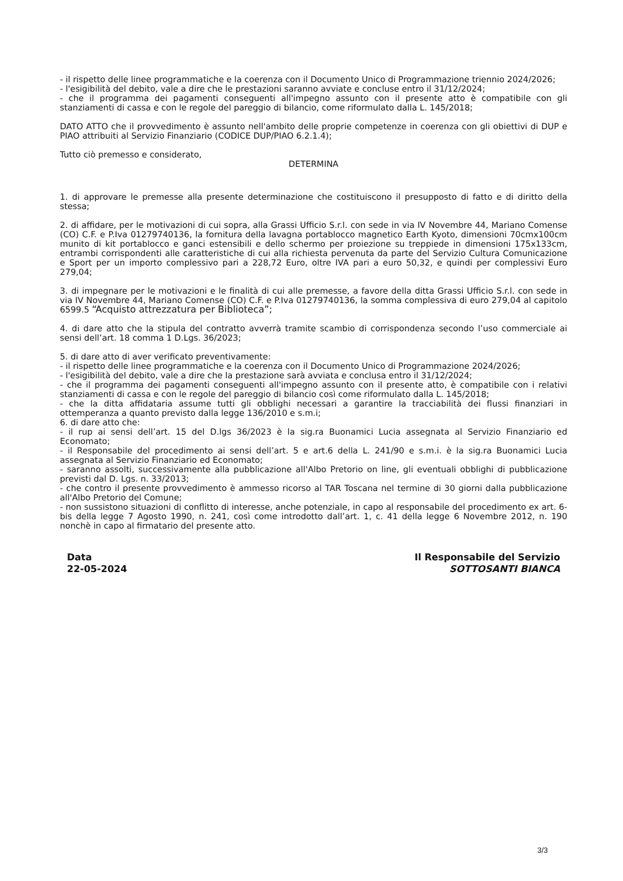- il rispetto delle linee programmatiche e la coerenza con il Documento Unico di Programmazione triennio 2024/2026;
- l'esigibilità del debito, vale a dire che le prestazioni saranno avviate e concluse entro il 31/12/2024;
- che il programma dei pagamenti conseguenti all'impegno assunto con il presente atto è compatibile con gli stanziamenti di cassa e con le regole del pareggio di bilancio, come riformulato dalla L. 145/2018;
DATO ATTO che il provvedimento è assunto nell'ambito delle proprie competenze in coerenza con gli obiettivi di DUP e PIAO attribuiti al Servizio Finanziario (CODICE DUP/PIAO 6.2.1.4);
Tutto ciò premesso e considerato,
DETERMINA
1. di approvare le premesse alla presente determinazione che costituiscono il presupposto di fatto e di diritto della stessa;
2. di affidare, per le motivazioni di cui sopra, alla Grassi Ufficio S.r.l. con sede in via IV Novembre 44, Mariano Comense (CO) C.F. e P.Iva 01279740136, la fornitura della lavagna portablocco magnetico Earth Kyoto, dimensioni 70cmx100cm munito di kit portablocco e ganci estensibili e dello schermo per proiezione su treppiede in dimensioni 175x133cm, entrambi corrispondenti alle caratteristiche di cui alla richiesta pervenuta da parte del Servizio Cultura Comunicazione e Sport per un importo complessivo pari a 228,72 Euro, oltre IVA pari a euro 50,32, e quindi per complessivi Euro 279,04;
3. di impegnare per le motivazioni e le finalità di cui alle premesse, a favore della ditta Grassi Ufficio S.r.l. con sede in via IV Novembre 44, Mariano Comense (CO) C.F. e P.Iva 01279740136, la somma complessiva di euro 279,04 al capitolo 6599.5 “Acquisto attrezzatura per Biblioteca”;
4. di dare atto che la stipula del contratto avverrà tramite scambio di corrispondenza secondo l’uso commerciale ai sensi dell’art. 18 comma 1 D.Lgs. 36/2023;
5. di dare atto di aver verificato preventivamente:
- il rispetto delle linee programmatiche e la coerenza con il Documento Unico di Programmazione 2024/2026;
- l'esigibilità del debito, vale a dire che la prestazione sarà avviata e conclusa entro il 31/12/2024;
- che il programma dei pagamenti conseguenti all'impegno assunto con il presente atto, è compatibile con i relativi stanziamenti di cassa e con le regole del pareggio di bilancio così come riformulato dalla L. 145/2018;
- che la ditta affidataria assume tutti gli obblighi necessari a garantire la tracciabilità dei flussi finanziari in ottemperanza a quanto previsto dalla legge 136/2010 e s.m.i;
6. di dare atto che:
- il rup ai sensi dell’art. 15 del D.lgs 36/2023 è la sig.ra Buonamici Lucia assegnata al Servizio Finanziario ed Economato;
- il Responsabile del procedimento ai sensi dell’art. 5 e art.6 della L. 241/90 e s.m.i. è la sig.ra Buonamici Lucia assegnata al Servizio Finanziario ed Economato;
- saranno assolti, successivamente alla pubblicazione all'Albo Pretorio on line, gli eventuali obblighi di pubblicazione previsti dal D. Lgs. n. 33/2013;
- che contro il presente provvedimento è ammesso ricorso al TAR Toscana nel termine di 30 giorni dalla pubblicazione all'Albo Pretorio del Comune;
- non sussistono situazioni di conflitto di interesse, anche potenziale, in capo al responsabile del procedimento ex art. 6-bis della legge 7 Agosto 1990, n. 241, così come introdotto dall’art. 1, c. 41 della legge 6 Novembre 2012, n. 190 nonchè in capo al firmatario del presente atto.
Data
22-05-2024
Il Responsabile del Servizio
SOTTOSANTI BIANCA
3/3